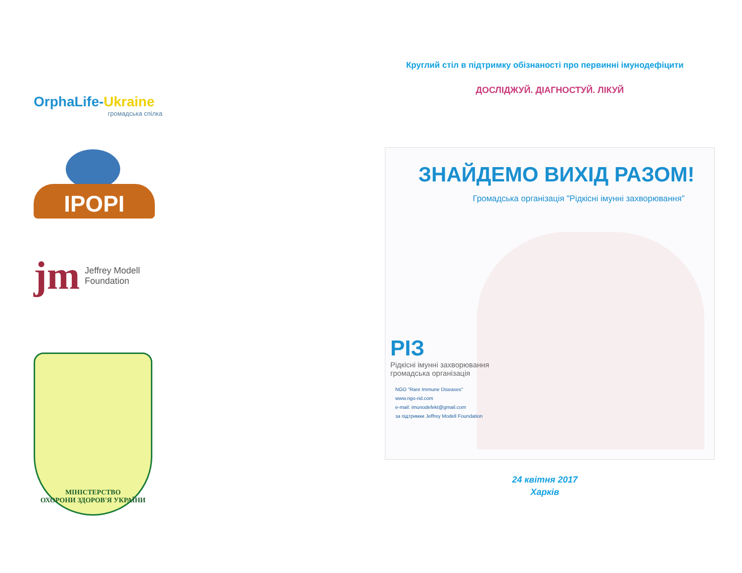OrphaLife-Ukraine
громадська спілка
IPOPI
jm
Jeffrey Modell
Foundation
МІНІСТЕРСТВО
ОХОРОНИ ЗДОРОВ'Я УКРАЇНИ
Круглий стіл в підтримку обізнаності про первинні імунодефіцити
ДОСЛІДЖУЙ. ДІАГНОСТУЙ. ЛІКУЙ
ЗНАЙДЕМО ВИХІД РАЗОМ!
Громадська організація "Рідкісні імунні захворювання"
РІЗ
Рідкісні імунні захворювання
громадська організація
NGO "Rare Immune Diseases"
www.ngo-rid.com
e-mail: imunodefekt@gmail.com
за підтримки Jeffrey Modell Foundation
24 квітня 2017
Харків